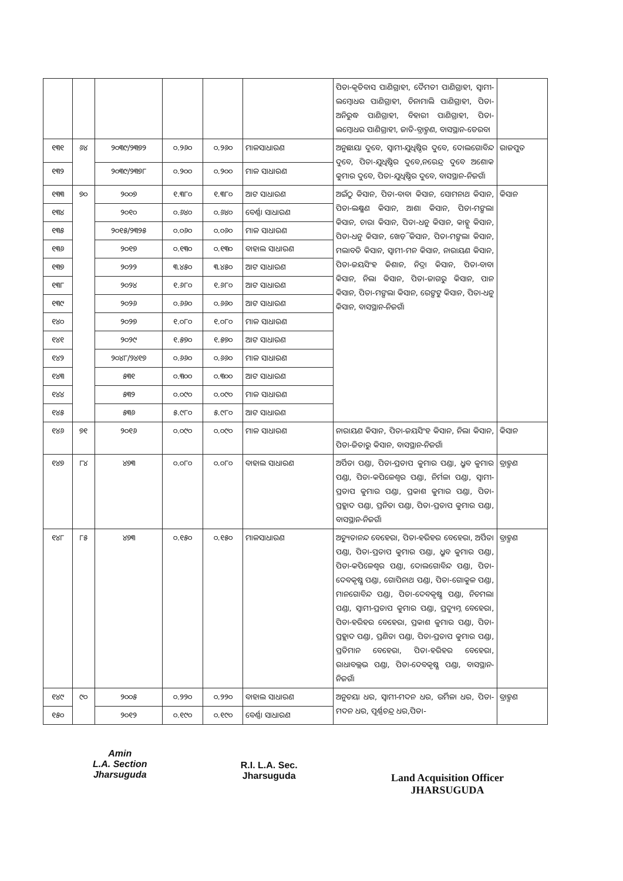| | | | | | | ପିତା-କୃତିବାସ ପାଣିଗ୍ରାହୀ, ଦୈମତୀ ପାଣିଗ୍ରାହୀ, ସ୍ୱାମୀ-ଲମ୍ବୋଧର ପାଣିଗ୍ରାହୀ, ଚିନାମାଲି ପାଣିଗ୍ରାହୀ, ପିତା-ଅନିରୁଦ୍ଧ ପାଣିଗ୍ରାହୀ, ବିହାରୀ ପାଣିଗ୍ରାହୀ, ପିତା-ଲମ୍ବୋଧର ପାଣିଗ୍ରାହୀ, ଜାତି-ବ୍ରାହ୍ମଣ, ବାସସ୍ଥାନ-ଡେରବା | |
| ୧୩୧ | ୬୪ | ୨୦୩୯/୨୩୭୨ | ୦.୨୬୦ | ୦.୨୬୦ | ମାଳସାଧାରଣ | ଅନୁଛାୟା ଦୁବେ, ସ୍ୱାମୀ-ଯୁଧିଷ୍ଠିର ଦୁବେ, ଦୋଲଗୋବିନ୍ଦ ଦୁବେ, ପିତା-ଯୁଧିଷ୍ଠିର ଦୁବେ,ନରେନ୍ଦ୍ର ଦୁବେ ଅଶୋକ କୁମାର ଦୁବେ, ପିତା-ଯୁଧିଷ୍ଠିର ଦୁବେ, ବାସସ୍ଥାନ-ନିଜଗାଁ | ରାଜପୁତ |
| ୧୩୨ | | ୨୦୩୯/୨୩୭୮ | ୦.୨୦୦ | ୦.୨୦୦ | ମାଳ ସାଧାରଣ | | |
| ୧୩୩ | ୭୦ | ୨୦୦୭ | ୧.୩୮୦ | ୧.୩୮୦ | ଆଟ ସାଧାରଣ | ଅଇଁଠୁ କିସାନ, ପିତା-ବାବା କିସାନ, ସୋମନାଥ କିସାନ, ପିତା-ଲକ୍ଷ୍ମଣ କିସାନ, ଆଶା କିସାନ, ପିତା-ମଙ୍ଗଲା କିସାନ, ଚାରା କିସାନ, ପିତା-ଧନୁ କିସାନ, କାହ୍ନୁ କିସାନ, ପିତା-ଧନୁ କିସାନ, ଖେଡ଼ି କିସାନ, ପିତା-ମଙ୍ଗଲା କିସାନ, ମଲାବତି କିସାନ, ସ୍ୱାମୀ-ମନ କିସାନ, ନାରାୟଣ କିସାନ, ପିତା-ଜୟସିଂହ କିଶାନ, ନିଦ୍ରା କିସାନ, ପିତା-ବାବା କିସାନ, ନିଲା କିସାନ, ପିତା-ଜାଗରୁ କିସାନ, ପାନ କିସାନ, ପିତା-ମଙ୍ଗଲା କିସାନ, ରେଙ୍ଗଟୁ କିସାନ, ପିତା-ଧନୁ କିସାନ, ବାସସ୍ଥାନ-ନିଜଗାଁ | କିସାନ |
| ୧୩୪ | | ୨୦୧୦ | ୦.୬୪୦ | ୦.୬୪୦ | ବେର୍ଣ୍ଣା ସାଧାରଣ | | |
| ୧୩୫ | | ୨୦୧୫/୨୩୨୫ | ୦.୦୬୦ | ୦.୦୬୦ | ମାଳ ସାଧାରଣ | | |
| ୧୩୬ | | ୨୦୧୭ | ୦.୧୩୦ | ୦.୧୩୦ | ବାହାଲ ସାଧାରଣ | | |
| ୧୩୭ | | ୨୦୨୨ | ୩.୪୫୦ | ୩.୪୫୦ | ଆଟ ସାଧାରଣ | | |
| ୧୩୮ | | ୨୦୨୪ | ୧.୬୮୦ | ୧.୬୮୦ | ଆଟ ସାଧାରଣ | | |
| ୧୩୯ | | ୨୦୨୬ | ୦.୬୬୦ | ୦.୬୬୦ | ଆଟ ସାଧାରଣ | | |
| ୧୪୦ | | ୨୦୨୭ | ୧.୦୮୦ | ୧.୦୮୦ | ମାଳ ସାଧାରଣ | | |
| ୧୪୧ | | ୨୦୨୯ | ୧.୫୭୦ | ୧.୫୭୦ | ଆଟ ସାଧାରଣ | | |
| ୧୪୨ | | ୨୦୪୮/୨୪୧୭ | ୦.୬୬୦ | ୦.୬୬୦ | ମାଳ ସାଧାରଣ | | |
| ୧୪୩ | | ୫୩୧ | ୦.୩୦୦ | ୦.୩୦୦ | ଆଟ ସାଧାରଣ | | |
| ୧୪୪ | | ୫୩୨ | ୦.୦୯୦ | ୦.୦୯୦ | ମାଳ ସାଧାରଣ | | |
| ୧୪୫ | | ୫୩୬ | ୫.୯୮୦ | ୫.୯୮୦ | ଆଟ ସାଧାରଣ | | |
| ୧୪୬ | ୭୧ | ୨୦୧୬ | ୦.୦୯୦ | ୦.୦୯୦ | ମାଳ ସାଧାରଣ | ନାରାୟଣ କିସାନ, ପିତା-ଜୟସିଂହ କିସାନ, ନିଲା କିସାନ, ପିତା-ଜିତାରୁ କିସାନ, ବାସସ୍ଥାନ-ନିଜଗାଁ | କିସାନ |
| ୧୪୭ | ୮୪ | ୪୭୩ | ୦.୦୮୦ | ୦.୦୮୦ | ବାହାଲ ସାଧାରଣ | ଅର୍ପିତା ପଣ୍ଡା, ପିତା-ପ୍ରତାପ କୁମାର ପଣ୍ଡା, ଧ୍ରୁବ କୁମାର ପଣ୍ଡା, ପିତା-କପିଳେଶ୍ୱର ପଣ୍ଡା, ନିର୍ମଳା ପଣ୍ଡା, ସ୍ୱାମୀ-ପ୍ରତାପ କୁମାର ପଣ୍ଡା, ପ୍ରକାଶ କୁମାର ପଣ୍ଡା, ପିତା-ପ୍ରହ୍ଲାଦ ପଣ୍ଡା, ପ୍ରନିତା ପଣ୍ଡା, ପିତା-ପ୍ରତାପ କୁମାର ପଣ୍ଡା, ବାସସ୍ଥାନ-ନିଜଗାଁ | ବ୍ରାହ୍ମଣ |
| ୧୪୮ | ୮୫ | ୪୭୩ | ୦.୧୫୦ | ୦.୧୫୦ | ମାଳସାଧାରଣ | ଅଚ୍ୟୁତାନନ୍ଦ ବେହେରା, ପିତା-ହରିହର ବେହେରା, ଅର୍ପିତା ପଣ୍ଡା, ପିତା-ପ୍ରତାପ କୁମାର ପଣ୍ଡା, ଧ୍ରୁବ କୁମାର ପଣ୍ଡା, ପିତା-କପିଳେଶ୍ୱର ପଣ୍ଡା, ଦୋଲଗୋବିନ୍ଦ ପଣ୍ଡା, ପିତା-ଦେବକୃଷ୍ଣ ପଣ୍ଡା, ଗୋପିନାଥ ପଣ୍ଡା, ପିତା-ଗୋକୁଳ ପଣ୍ଡା, ମାନଗୋବିନ୍ଦ ପଣ୍ଡା, ପିତା-ଦେବକୃଷ୍ଣ ପଣ୍ଡା, ନିଚମଲା ପଣ୍ଡା, ସ୍ୱାମୀ-ପ୍ରତାପ କୁମାର ପଣ୍ଡା, ପ୍ରଦ୍ୟୁମ୍ନ ବେହେରା, ପିତା-ହରିହର ବେହେରା, ପ୍ରକାଶ କୁମାର ପଣ୍ଡା, ପିତା- ପ୍ରହ୍ଲାଦ ପଣ୍ଡା, ପ୍ରଣିତା ପଣ୍ଡା, ପିତା-ପ୍ରତାପ କୁମାର ପଣ୍ଡା, ପ୍ରତିମାନ ବେହେରା, ପିତା-ହରିହର ବେହେରା, ରାଧାବଲ୍ଲଭ ପଣ୍ଡା, ପିତା-ଦେବକୃଷ୍ଣ ପଣ୍ଡା, ବାସସ୍ଥାନ-ନିଜଗାଁ | ବ୍ରାହ୍ମଣ |
| ୧୪୯ | ୯୦ | ୨୦୦୫ | ୦.୨୨୦ | ୦.୨୨୦ | ବାହାଲ ସାଧାରଣ | ଅନୁଚୟା ଧର, ସ୍ୱାମୀ-ମଦନ ଧର, ଉର୍ମିଳା ଧର, ପିତା-ମଦନ ଧର, ପୂର୍ଣ୍ଣଚନ୍ଦ୍ର ଧର,ପିତା- | ବ୍ରାହ୍ମଣ |
| ୧୫୦ | | ୨୦୧୨ | ୦.୧୯୦ | ୦.୧୯୦ | ବେର୍ଣ୍ଣା ସାଧାରଣ | | |
Amin
L.A. Section
Jharsuguda
R.I. L.A. Sec.
Jharsuguda
Land Acquisition Officer
JHARSUGUDA